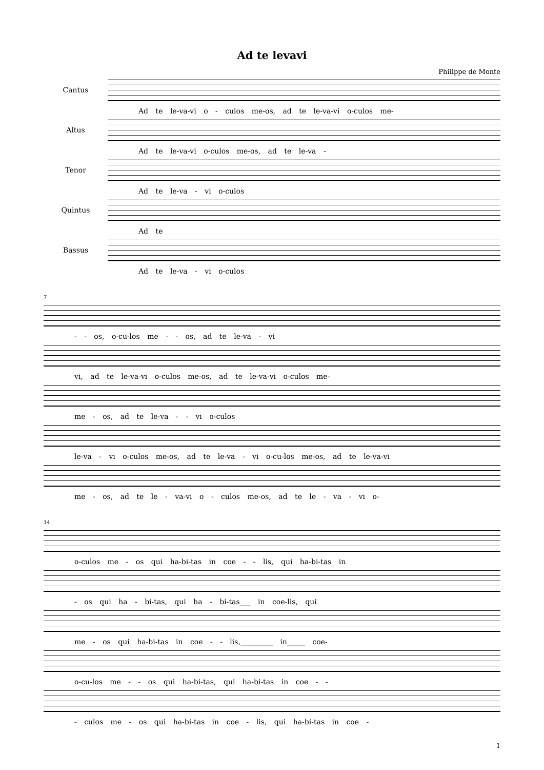Ad te levavi
Philippe de Monte
Cantus
Ad te le-va-vi o - culos me-os, ad te le-va-vi o-culos me-
Altus
Ad te le-va-vi o-culos me-os, ad te le-va -
Tenor
Ad te le-va - vi o-culos
Quintus
Ad te
Bassus
Ad te le-va - vi o-culos
7
- - os, o-cu-los me - - os, ad te le-va - vi
vi, ad te le-va-vi o-culos me-os, ad te le-va-vi o-culos me-
me - os, ad te le-va - - vi o-culos
le-va - vi o-culos me-os, ad te le-va - vi o-cu-los me-os, ad te le-va-vi
me - os, ad te le - va-vi o - culos me-os, ad te le - va - vi o-
14
o-culos me - os qui ha-bi-tas in coe - - lis, qui ha-bi-tas in
- os qui ha - bi-tas, qui ha - bi-tas___ in coe-lis, qui
me - os qui ha-bi-tas in coe - - lis,_________ in_____ coe-
o-cu-los me - - os qui ha-bi-tas, qui ha-bi-tas in coe - -
- culos me - os qui ha-bi-tas in coe - lis, qui ha-bi-tas in coe -
1